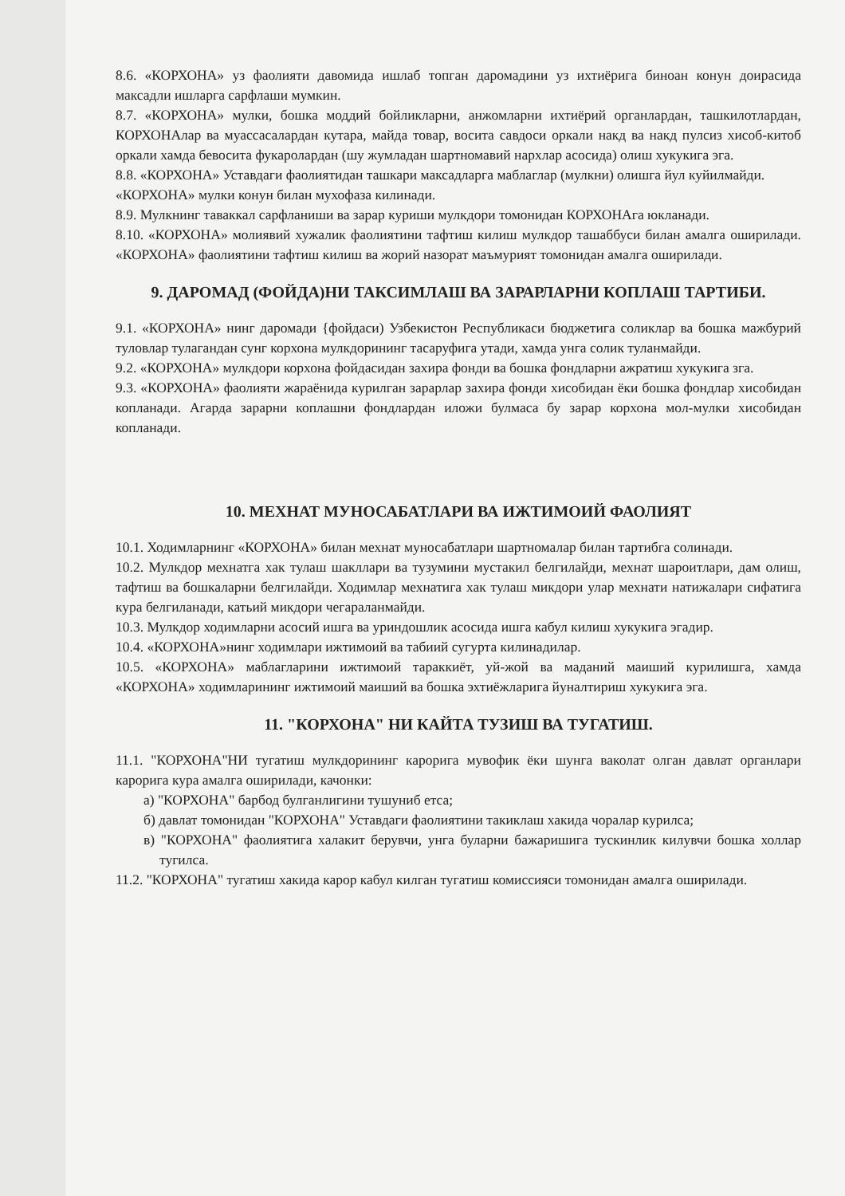8.6. «КОРХОНА» уз фаолияти давомида ишлаб топган даромадини уз ихтиёрига биноан конун доирасида максадли ишларга сарфлаши мумкин.
8.7. «КОРХОНА» мулки, бошка моддий бойликларни, анжомларни ихтиёрий органлардан, ташкилотлардан, КОРХОНАлар ва муассасалардан кутара, майда товар, восита савдоси оркали накд ва накд пулсиз хисоб-китоб оркали хамда бевосита фукаролардан (шу жумладан шартномавий нархлар асосида) олиш хукукига эга.
8.8. «КОРХОНА» Уставдаги фаолиятидан ташкари максадларга маблаглар (мулкни) олишга йул куйилмайди.
«КОРХОНА» мулки конун билан мухофаза килинади.
8.9. Мулкнинг таваккал сарфланиши ва зарар куриши мулкдори томонидан КОРХОНАга юкланади.
8.10. «КОРХОНА» молиявий хужалик фаолиятини тафтиш килиш мулкдор ташаббуси билан амалга оширилади. «КОРХОНА» фаолиятини тафтиш килиш ва жорий назорат маъмурият томонидан амалга оширилади.
9. ДАРОМАД (ФОЙДА)НИ ТАКСИМЛАШ ВА ЗАРАРЛАРНИ КОПЛАШ ТАРТИБИ.
9.1. «КОРХОНА» нинг даромади {фойдаси) Узбекистон Республикаси бюджетига соликлар ва бошка мажбурий туловлар тулагандан сунг корхона мулкдорининг тасаруфига утади, хамда унга солик туланмайди.
9.2. «КОРХОНА» мулкдори корхона фойдасидан захира фонди ва бошка фондларни ажратиш хукукига зга.
9.3. «КОРХОНА» фаолияти жараёнида курилган зарарлар захира фонди хисобидан ёки бошка фондлар хисобидан копланади. Агарда зарарни коплашни фондлардан иложи булмаса бу зарар корхона мол-мулки хисобидан копланади.
10. МЕХНАТ МУНОСАБАТЛАРИ ВА ИЖТИМОИЙ ФАОЛИЯТ
10.1. Ходимларнинг «КОРХОНА» билан мехнат муносабатлари шартномалар билан тартибга солинади.
10.2. Мулкдор мехнатга хак тулаш шакллари ва тузумини мустакил белгилайди, мехнат шароитлари, дам олиш, тафтиш ва бошкаларни белгилайди. Ходимлар мехнатига хак тулаш микдори улар мехнати натижалари сифатига кура белгиланади, катьий микдори чегараланмайди.
10.3. Мулкдор ходимларни асосий ишга ва уриндошлик асосида ишга кабул килиш хукукига эгадир.
10.4. «КОРХОНА»нинг ходимлари ижтимоий ва табиий сугурта килинадилар.
10.5. «КОРХОНА» маблагларини ижтимоий тараккиёт, уй-жой ва маданий маиший курилишга, хамда «КОРХОНА» ходимларининг ижтимоий маиший ва бошка эхтиёжларига йуналтириш хукукига эга.
11. "КОРХОНА" НИ КАЙТА ТУЗИШ ВА ТУГАТИШ.
11.1. "КОРХОНА"НИ тугатиш мулкдорининг карорига мувофик ёки шунга ваколат олган давлат органлари карорига кура амалга оширилади, качонки:
а) "КОРХОНА" барбод булганлигини тушуниб етса;
б) давлат томонидан "КОРХОНА" Уставдаги фаолиятини такиклаш хакида чоралар курилса;
в) "КОРХОНА" фаолиятига халакит берувчи, унга буларни бажаришига тускинлик килувчи бошка холлар тугилса.
11.2. "КОРХОНА" тугатиш хакида карор кабул килган тугатиш комиссияси томонидан амалга оширилади.